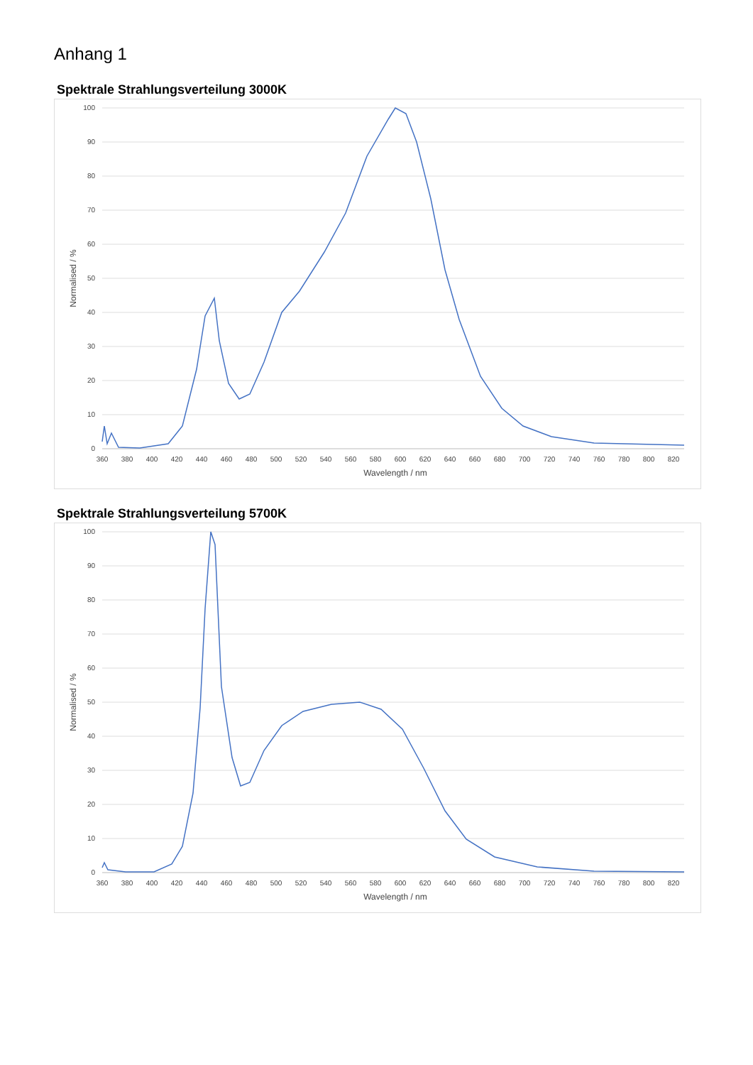Anhang 1
Spektrale Strahlungsverteilung 3000K
100
90
80
70
60
50
40
30
20
10
0
360
380
400
420
440
460
480
500
520
540
560
580
600
620
640
660
680
700
720
740
760
780
800
820
Wavelength / nm
Normalised / %
Spektrale Strahlungsverteilung 5700K
100
90
80
70
60
50
40
30
20
10
0
360
380
400
420
440
460
480
500
520
540
560
580
600
620
640
660
680
700
720
740
760
780
800
820
Wavelength / nm
Normalised / %